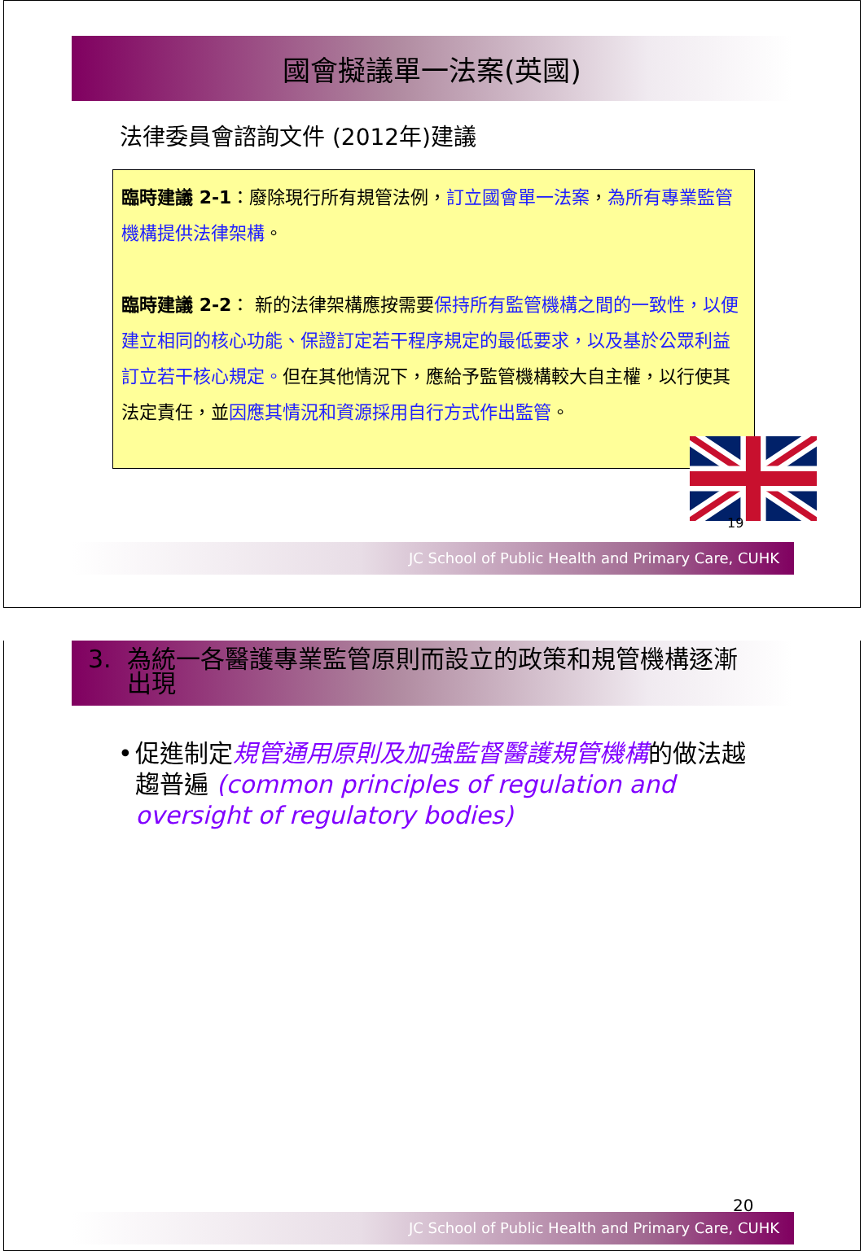國會擬議單一法案(英國)
法律委員會諮詢文件 (2012年)建議
臨時建議 2-1：廢除現行所有規管法例，訂立國會單一法案，為所有專業監管機構提供法律架構。
臨時建議 2-2： 新的法律架構應按需要保持所有監管機構之間的一致性，以便建立相同的核心功能、保證訂定若干程序規定的最低要求，以及基於公眾利益訂立若干核心規定。但在其他情況下，應給予監管機構較大自主權，以行使其法定責任，並因應其情況和資源採用自行方式作出監管。
19
JC School of Public Health and Primary Care, CUHK
3. 為統一各醫護專業監管原則而設立的政策和規管機構逐漸
出現
• 促進制定規管通用原則及加強監督醫護規管機構的做法越趨普遍 (common principles of regulation and oversight of regulatory bodies)
20
JC School of Public Health and Primary Care, CUHK